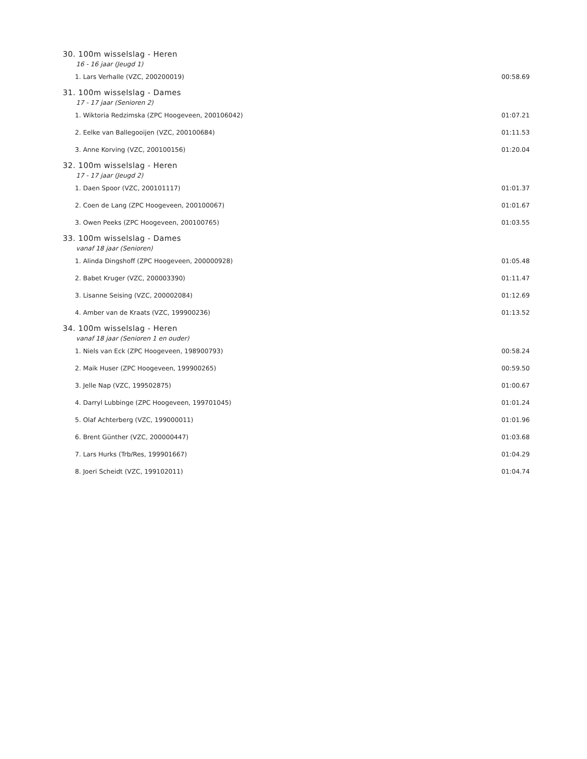30. 100m wisselslag - Heren
16 - 16 jaar (Jeugd 1)
| 1. Lars Verhalle (VZC, 200200019) | 00:58.69 |
31. 100m wisselslag - Dames
17 - 17 jaar (Senioren 2)
| 1. Wiktoria Redzimska (ZPC Hoogeveen, 200106042) | 01:07.21 |
| 2. Eelke van Ballegooijen (VZC, 200100684) | 01:11.53 |
| 3. Anne Korving (VZC, 200100156) | 01:20.04 |
32. 100m wisselslag - Heren
17 - 17 jaar (Jeugd 2)
| 1. Daen Spoor (VZC, 200101117) | 01:01.37 |
| 2. Coen de Lang (ZPC Hoogeveen, 200100067) | 01:01.67 |
| 3. Owen Peeks (ZPC Hoogeveen, 200100765) | 01:03.55 |
33. 100m wisselslag - Dames
vanaf 18 jaar (Senioren)
| 1. Alinda Dingshoff (ZPC Hoogeveen, 200000928) | 01:05.48 |
| 2. Babet Kruger (VZC, 200003390) | 01:11.47 |
| 3. Lisanne Seising (VZC, 200002084) | 01:12.69 |
| 4. Amber van de Kraats (VZC, 199900236) | 01:13.52 |
34. 100m wisselslag - Heren
vanaf 18 jaar (Senioren 1 en ouder)
| 1. Niels van Eck (ZPC Hoogeveen, 198900793) | 00:58.24 |
| 2. Maik Huser (ZPC Hoogeveen, 199900265) | 00:59.50 |
| 3. Jelle Nap (VZC, 199502875) | 01:00.67 |
| 4. Darryl Lubbinge (ZPC Hoogeveen, 199701045) | 01:01.24 |
| 5. Olaf Achterberg (VZC, 199000011) | 01:01.96 |
| 6. Brent Günther (VZC, 200000447) | 01:03.68 |
| 7. Lars Hurks (Trb/Res, 199901667) | 01:04.29 |
| 8. Joeri Scheidt (VZC, 199102011) | 01:04.74 |